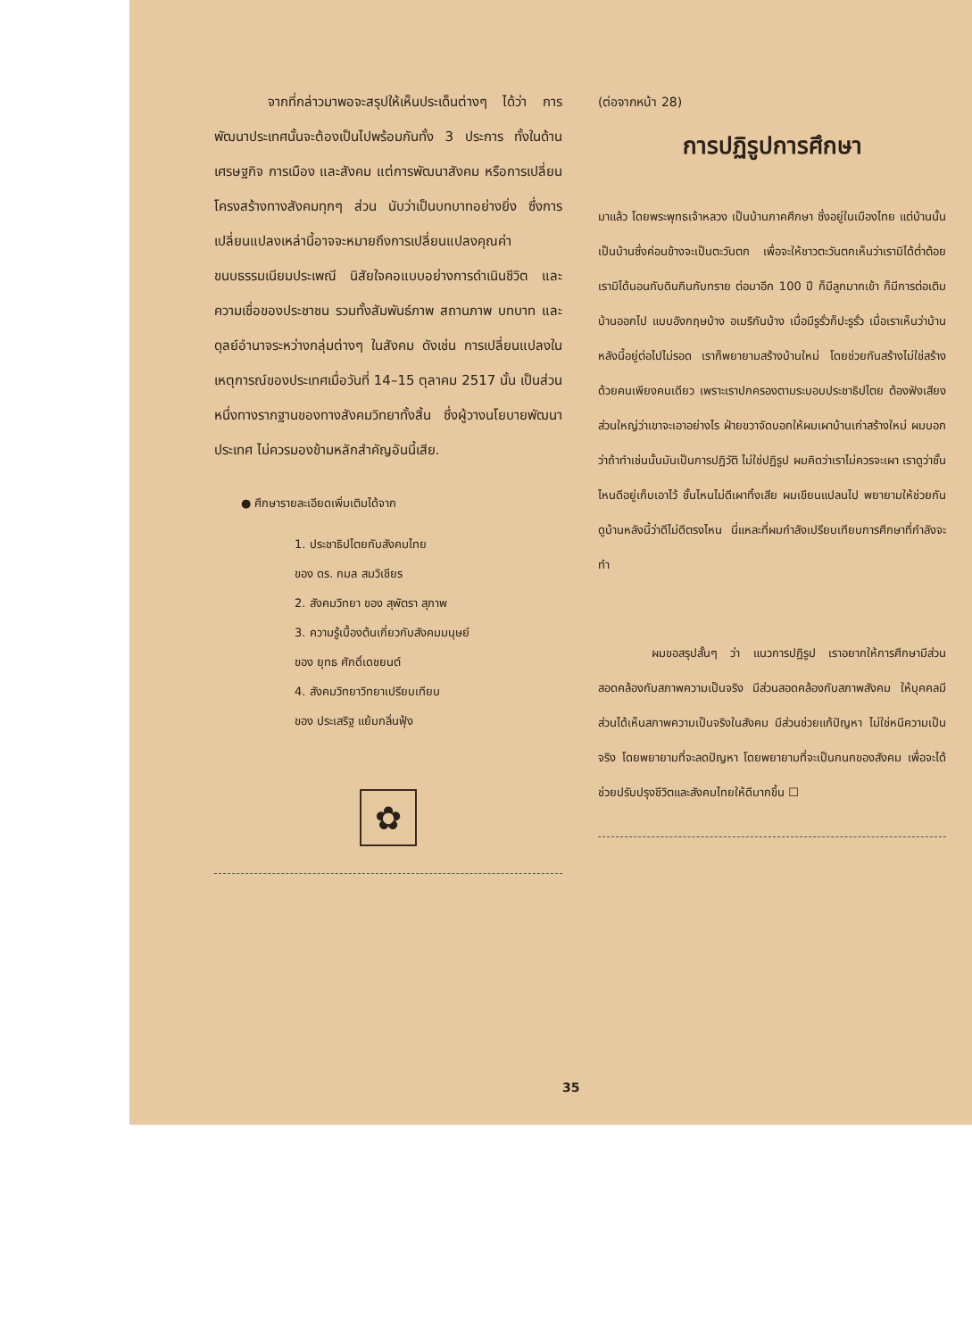จากที่กล่าวมาพอจะสรุปให้เห็นประเด็นต่างๆ ได้ว่า การพัฒนาประเทศนั้นจะต้องเป็นไปพร้อมกันทั้ง 3 ประการ ทั้งในด้านเศรษฐกิจ การเมือง และสังคม แต่การพัฒนาสังคม หรือการเปลี่ยนโครงสร้างทางสังคมทุกๆ ส่วน นับว่าเป็นบทบาทอย่างยิ่ง ซึ่งการเปลี่ยนแปลงเหล่านี้อาจจะหมายถึงการเปลี่ยนแปลงคุณค่า ขนบธรรมเนียมประเพณี นิสัยใจคอแบบอย่างการดำเนินชีวิต และความเชื่อของประชาชน รวมทั้งสัมพันธ์ภาพ สถานภาพ บทบาท และดุลย์อำนาจระหว่างกลุ่มต่างๆ ในสังคม ดังเช่น การเปลี่ยนแปลงในเหตุการณ์ของประเทศเมื่อวันที่ 14–15 ตุลาคม 2517 นั้น เป็นส่วนหนึ่งทางรากฐานของทางสังคมวิทยาทั้งสิ้น ซึ่งผู้วางนโยบายพัฒนาประเทศ ไม่ควรมองข้ามหลักสำคัญอันนี้เสีย.
● ศึกษารายละเอียดเพิ่มเติมได้จาก
1. ประชาธิปไตยกับสังคมไทย
ของ ดร. กมล สมวิเชียร
2. สังคมวิทยา ของ สุพัตรา สุภาพ
3. ความรู้เบื้องต้นเกี่ยวกับสังคมมนุษย์
ของ ยุทธ ศักดิ์เดชยนต์
4. สังคมวิทยาวิทยาเปรียบเทียบ
ของ ประเสริฐ แย้มกลิ่นฟุ้ง
✿
(ต่อจากหน้า 28)
การปฏิรูปการศึกษา
มาแล้ว โดยพระพุทธเจ้าหลวง เป็นบ้านภาคศึกษา ซึ่งอยู่ในเมืองไทย แต่บ้านนั้นเป็นบ้านซึ่งค่อนข้างจะเป็นตะวันตก เพื่อจะให้ชาวตะวันตกเห็นว่าเรามิได้ต่ำต้อย เรามิได้นอนกับดินกินกับทราย ต่อมาอีก 100 ปี ก็มีลูกมากเข้า ก็มีการต่อเติมบ้านออกไป แบบอังกฤษบ้าง อเมริกันบ้าง เมื่อมีรูรั่วก็ปะรูรั่ว เมื่อเราเห็นว่าบ้านหลังนี้อยู่ต่อไปไม่รอด เราก็พยายามสร้างบ้านใหม่ โดยช่วยกันสร้างไม่ใช่สร้างด้วยคนเพียงคนเดียว เพราะเราปกครองตามระบอบประชาธิปไตย ต้องฟังเสียงส่วนใหญ่ว่าเขาจะเอาอย่างไร ฝ่ายขวาจัดบอกให้ผมเผาบ้านเก่าสร้างใหม่ ผมบอกว่าถ้าทำเช่นนั้นมันเป็นการปฏิวัติ ไม่ใช่ปฏิรูป ผมคิดว่าเราไม่ควรจะเผา เราดูว่าชั้นไหนดีอยู่เก็บเอาไว้ ชั้นไหนไม่ดีเผาทิ้งเสีย ผมเขียนแปลนไป พยายามให้ช่วยกันดูบ้านหลังนี้ว่าดีไม่ดีตรงไหน นี่แหละที่ผมกำลังเปรียบเทียบการศึกษาที่กำลังจะทำ
ผมขอสรุปสั้นๆ ว่า แนวการปฏิรูป เราอยากให้การศึกษามีส่วนสอดคล้องกับสภาพความเป็นจริง มีส่วนสอดคล้องกับสภาพสังคม ให้บุคคลมีส่วนได้เห็นสภาพความเป็นจริงในสังคม มีส่วนช่วยแก้ปัญหา ไม่ใช่หนีความเป็นจริง โดยพยายามที่จะลดปัญหา โดยพยายามที่จะเป็นกนกของสังคม เพื่อจะได้ช่วยปรับปรุงชีวิตและสังคมไทยให้ดีมากขึ้น ☐
35